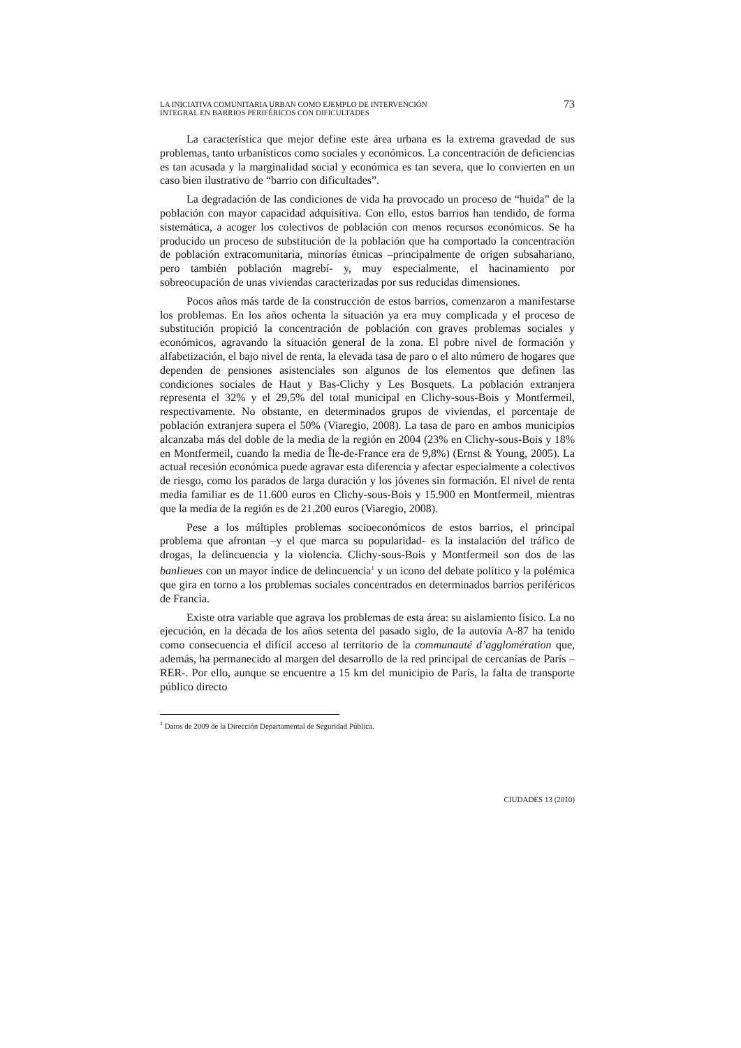LA INICIATIVA COMUNITARIA URBAN COMO EJEMPLO DE INTERVENCIÓN
INTEGRAL EN BARRIOS PERIFÉRICOS CON DIFICULTADES
73
La característica que mejor define este área urbana es la extrema gravedad de sus problemas, tanto urbanísticos como sociales y económicos. La concentración de deficiencias es tan acusada y la marginalidad social y económica es tan severa, que lo convierten en un caso bien ilustrativo de “barrio con dificultades”.
La degradación de las condiciones de vida ha provocado un proceso de “huida” de la población con mayor capacidad adquisitiva. Con ello, estos barrios han tendido, de forma sistemática, a acoger los colectivos de población con menos recursos económicos. Se ha producido un proceso de substitución de la población que ha comportado la concentración de población extracomunitaria, minorías étnicas –principalmente de origen subsahariano, pero también población magrebí- y, muy especialmente, el hacinamiento por sobreocupación de unas viviendas caracterizadas por sus reducidas dimensiones.
Pocos años más tarde de la construcción de estos barrios, comenzaron a manifestarse los problemas. En los años ochenta la situación ya era muy complicada y el proceso de substitución propició la concentración de población con graves problemas sociales y económicos, agravando la situación general de la zona. El pobre nivel de formación y alfabetización, el bajo nivel de renta, la elevada tasa de paro o el alto número de hogares que dependen de pensiones asistenciales son algunos de los elementos que definen las condiciones sociales de Haut y Bas-Clichy y Les Bosquets. La población extranjera representa el 32% y el 29,5% del total municipal en Clichy-sous-Bois y Montfermeil, respectivamente. No obstante, en determinados grupos de viviendas, el porcentaje de población extranjera supera el 50% (Viaregio, 2008). La tasa de paro en ambos municipios alcanzaba más del doble de la media de la región en 2004 (23% en Clichy-sous-Bois y 18% en Montfermeil, cuando la media de Île-de-France era de 9,8%) (Ernst & Young, 2005). La actual recesión económica puede agravar esta diferencia y afectar especialmente a colectivos de riesgo, como los parados de larga duración y los jóvenes sin formación. El nivel de renta media familiar es de 11.600 euros en Clichy-sous-Bois y 15.900 en Montfermeil, mientras que la media de la región es de 21.200 euros (Viaregio, 2008).
Pese a los múltiples problemas socioeconómicos de estos barrios, el principal problema que afrontan –y el que marca su popularidad- es la instalación del tráfico de drogas, la delincuencia y la violencia. Clichy-sous-Bois y Montfermeil son dos de las banlieues con un mayor índice de delincuencia<sup>1</sup> y un icono del debate político y la polémica que gira en torno a los problemas sociales concentrados en determinados barrios periféricos de Francia.
Existe otra variable que agrava los problemas de esta área: su aislamiento físico. La no ejecución, en la década de los años setenta del pasado siglo, de la autovía A-87 ha tenido como consecuencia el difícil acceso al territorio de la communauté d’agglomération que, además, ha permanecido al margen del desarrollo de la red principal de cercanías de París –RER-. Por ello, aunque se encuentre a 15 km del municipio de París, la falta de transporte público directo
<sup>1</sup> Datos de 2009 de la Dirección Departamental de Seguridad Pública.
CIUDADES 13 (2010)